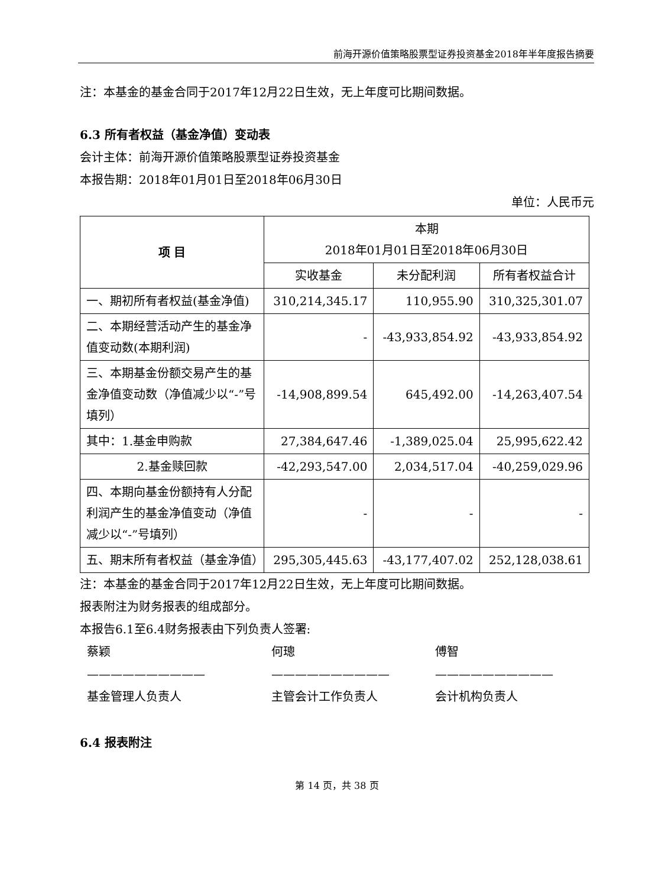前海开源价值策略股票型证券投资基金2018年半年度报告摘要
注：本基金的基金合同于2017年12月22日生效，无上年度可比期间数据。
6.3 所有者权益（基金净值）变动表
会计主体：前海开源价值策略股票型证券投资基金
本报告期：2018年01月01日至2018年06月30日
单位：人民币元
| 项 目 | 本期 2018年01月01日至2018年06月30日 | | |
| --- | --- | --- | --- |
| | 实收基金 | 未分配利润 | 所有者权益合计 |
| 一、期初所有者权益(基金净值) | 310,214,345.17 | 110,955.90 | 310,325,301.07 |
| 二、本期经营活动产生的基金净值变动数(本期利润) | - | -43,933,854.92 | -43,933,854.92 |
| 三、本期基金份额交易产生的基金净值变动数（净值减少以“-”号填列） | -14,908,899.54 | 645,492.00 | -14,263,407.54 |
| 其中：1.基金申购款 | 27,384,647.46 | -1,389,025.04 | 25,995,622.42 |
| 2.基金赎回款 | -42,293,547.00 | 2,034,517.04 | -40,259,029.96 |
| 四、本期向基金份额持有人分配利润产生的基金净值变动（净值减少以“-”号填列） | - | - | - |
| 五、期末所有者权益（基金净值） | 295,305,445.63 | -43,177,407.02 | 252,128,038.61 |
注：本基金的基金合同于2017年12月22日生效，无上年度可比期间数据。
报表附注为财务报表的组成部分。
本报告6.1至6.4财务报表由下列负责人签署:
蔡颖
——————————
基金管理人负责人
何璁
——————————
主管会计工作负责人
傅智
——————————
会计机构负责人
6.4 报表附注
第 14 页，共 38 页